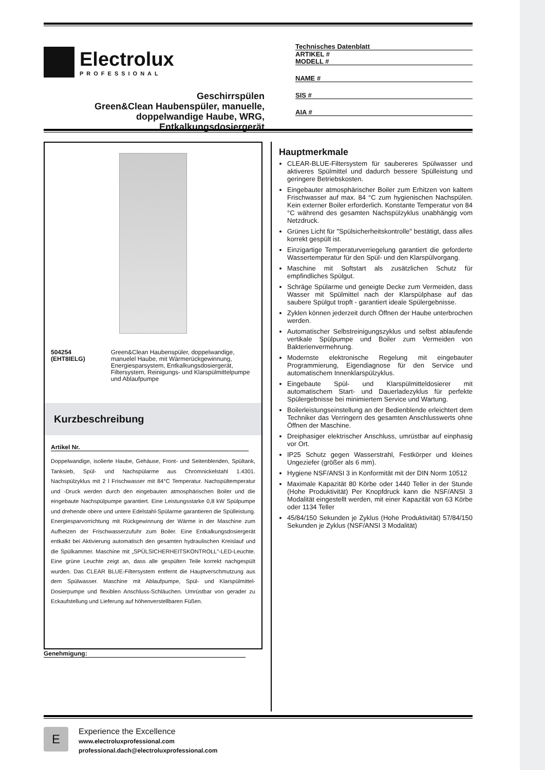Electrolux
PROFESSIONAL
Geschirrspülen
Green&Clean Haubenspüler, manuelle, doppelwandige Haube, WRG, Entkalkungsdosiergerät
Technisches Datenblatt
ARTIKEL #
MODELL #
NAME #
SIS #
AIA #
504254 (EHT8IELG) Green&Clean Haubenspüler, doppelwandige, manuelel Haube, mit Wärmerückgewinnung, Energiesparsystem, Entkalkungsdosiergerät, Filtersystem, Reinigungs- und Klarspülmittelpumpe und Ablaufpumpe
Kurzbeschreibung
Artikel Nr.
Doppelwandige, isolierte Haube, Gehäuse, Front- und Seitenblenden, Spültank, Tanksieb, Spül- und Nachspülarme aus Chromnickelstahl 1.4301. Nachspülzyklus mit 2 l Frischwasser mit 84°C Temperatur. Nachspültemperatur und -Druck werden durch den eingebauten atmosphärischen Boiler und die eingebaute Nachspülpumpe garantiert. Eine Leistungsstarke 0,8 kW Spülpumpe und drehende obere und untere Edelstahl-Spülarme garantieren die Spülleistung. Energiesparvorrichtung mit Rückgewinnung der Wärme in der Maschine zum Aufheizen der Frischwasserzufuhr zum Boiler. Eine Entkalkungsdosiergerät entkalkt bei Aktivierung automatisch den gesamten hydraulischen Kreislauf und die Spülkammer. Maschine mit „SPÜLSICHERHEITSKONTROLL"-LED-Leuchte. Eine grüne Leuchte zeigt an, dass alle gespülten Teile korrekt nachgespült wurden. Das CLEAR BLUE-Filtersystem entfernt die Hauptverschmutzung aus dem Spülwasser. Maschine mit Ablaufpumpe, Spül- und Klarspülmittel-Dosierpumpe und flexiblen Anschluss-Schläuchen. Umrüstbar von gerader zu Eckaufstellung und Lieferung auf höhenverstellbaren Füßen.
Hauptmerkmale
CLEAR-BLUE-Filtersystem für saubereres Spülwasser und aktiveres Spülmittel und dadurch bessere Spülleistung und geringere Betriebskosten.
Eingebauter atmosphärischer Boiler zum Erhitzen von kaltem Frischwasser auf max. 84 °C zum hygienischen Nachspülen. Kein externer Boiler erforderlich. Konstante Temperatur von 84 °C während des gesamten Nachspülzyklus unabhängig vom Netzdruck.
Grünes Licht für "Spülsicherheitskontrolle" bestätigt, dass alles korrekt gespült ist.
Einzigartige Temperaturverriegelung garantiert die geforderte Wassertemperatur für den Spül- und den Klarspülvorgang.
Maschine mit Softstart als zusätzlichen Schutz für empfindliches Spülgut.
Schräge Spülarme und geneigte Decke zum Vermeiden, dass Wasser mit Spülmittel nach der Klarspülphase auf das saubere Spülgut tropft - garantiert ideale Spülergebnisse.
Zyklen können jederzeit durch Öffnen der Haube unterbrochen werden.
Automatischer Selbstreinigungszyklus und selbst ablaufende vertikale Spülpumpe und Boiler zum Vermeiden von Bakterienvermehrung.
Modernste elektronische Regelung mit eingebauter Programmierung, Eigendiagnose für den Service und automatischem Innenklarspülzyklus.
Eingebaute Spül- und Klarspülmitteldosierer mit automatischem Start- und Dauerladezyklus für perfekte Spülergebnisse bei minimiertem Service und Wartung.
Boilerleistungseinstellung an der Bedienblende erleichtert dem Techniker das Verringern des gesamten Anschlusswerts ohne Öffnen der Maschine.
Dreiphasiger elektrischer Anschluss, umrüstbar auf einphasig vor Ort.
IP25 Schutz gegen Wasserstrahl, Festkörper und kleines Ungeziefer (größer als 6 mm).
Hygiene NSF/ANSI 3 in Konformität mit der DIN Norm 10512
Maximale Kapazität 80 Körbe oder 1440 Teller in der Stunde (Hohe Produktivität) Per Knopfdruck kann die NSF/ANSI 3 Modalität eingestellt werden, mit einer Kapazität von 63 Körbe oder 1134 Teller
45/84/150 Sekunden je Zyklus (Hohe Produktivität) 57/84/150 Sekunden je Zyklus (NSF/ANSI 3 Modalität)
Genehmigung:
E
Experience the Excellence
www.electroluxprofessional.com
professional.dach@electroluxprofessional.com